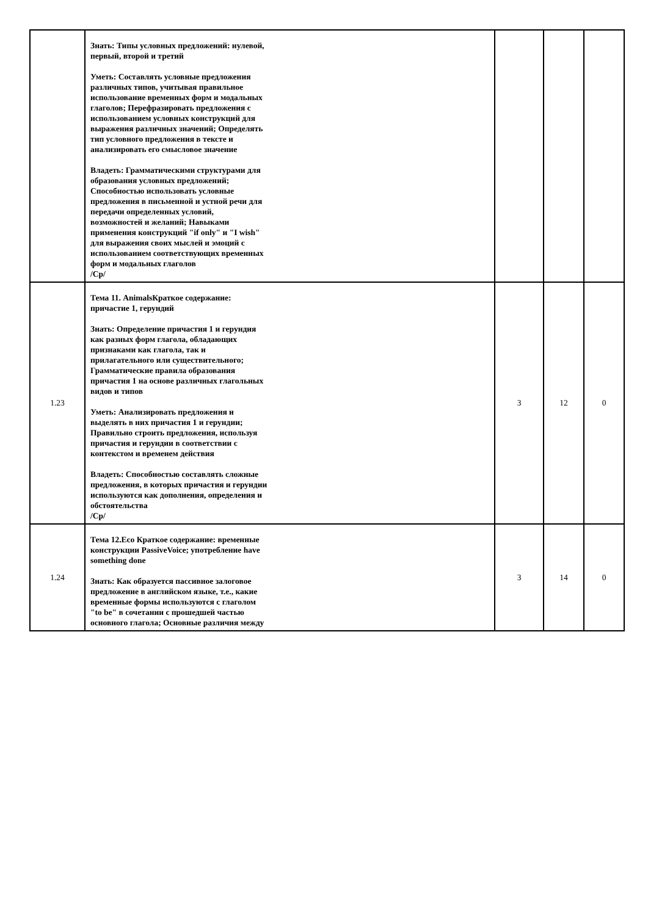| | Знать: Типы условных предложений: нулевой, первый, второй и третий Уметь: Составлять условные предложения различных типов, учитывая правильное использование временных форм и модальных глаголов; Перефразировать предложения с использованием условных конструкций для выражения различных значений; Определять тип условного предложения в тексте и анализировать его смысловое значение Владеть: Грамматическими структурами для образования условных предложений; Способностью использовать условные предложения в письменной и устной речи для передачи определенных условий, возможностей и желаний; Навыками применения конструкций "if only" и "I wish" для выражения своих мыслей и эмоций с использованием соответствующих временных форм и модальных глаголов /Ср/ | | | |
| 1.23 | Тема 11. AnimalsКраткое содержание: причастие 1, герундий Знать: Определение причастия 1 и герундия как разных форм глагола, обладающих признаками как глагола, так и прилагательного или существительного; Грамматические правила образования причастия 1 на основе различных глагольных видов и типов Уметь: Анализировать предложения и выделять в них причастия 1 и герундии; Правильно строить предложения, используя причастия и герундии в соответствии с контекстом и временем действия Владеть: Способностью составлять сложные предложения, в которых причастия и герундии используются как дополнения, определения и обстоятельства /Ср/ | 3 | 12 | 0 |
| 1.24 | Тема 12.Eco Краткое содержание: временные конструкции PassiveVoice; употребление have something done Знать: Как образуется пассивное залоговое предложение в английском языке, т.е., какие временные формы используются с глаголом "to be" в сочетании с прошедшей частью основного глагола; Основные различия между | 3 | 14 | 0 |